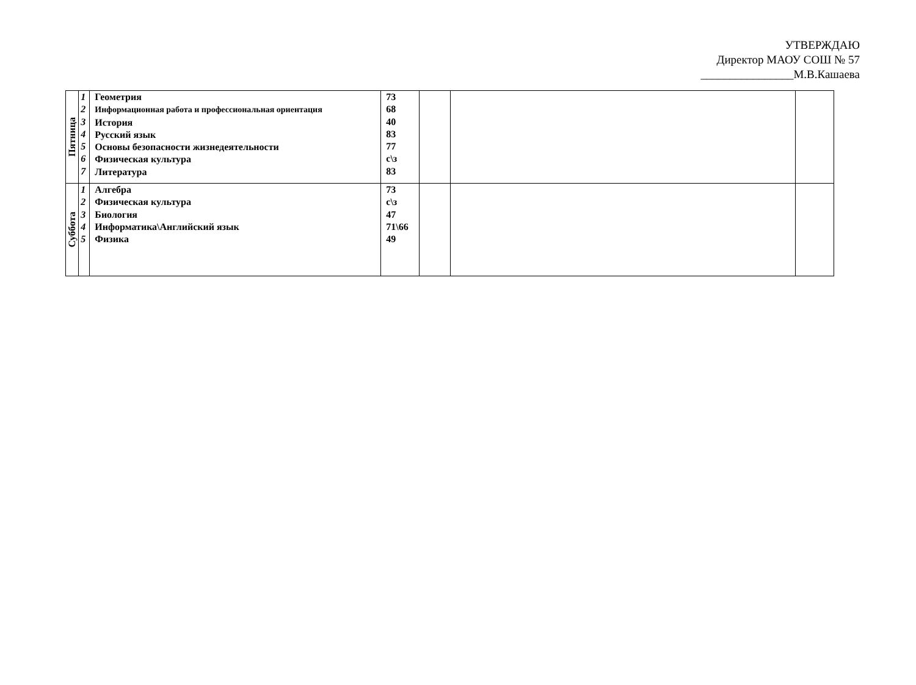УТВЕРЖДАЮ
Директор МАОУ СОШ № 57
________________М.В.Кашаева
| Пятница | 1 2 3 4 5 6 7 | Геометрия Информационная работа и профессиональная ориентация История Русский язык Основы безопасности жизнедеятельности Физическая культура Литература | 73 68 40 83 77 с\з 83 | | | |
| Суббота | 1 2 3 4 5 | Алгебра Физическая культура Биология Информатика\Английский язык Физика | 73 с\з 47 71\66 49 | | | |